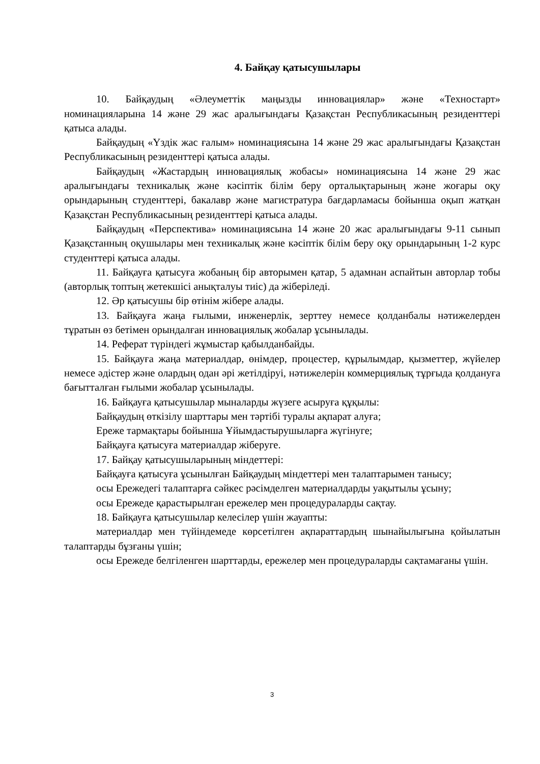4. Байқау қатысушылары
10. Байқаудың «Әлеуметтік маңызды инновациялар» және «Техностарт» номинацияларына 14 және 29 жас аралығындағы Қазақстан Республикасының резиденттері қатыса алады.
Байқаудың «Үздік жас ғалым» номинациясына 14 және 29 жас аралығындағы Қазақстан Республикасының резиденттері қатыса алады.
Байқаудың «Жастардың инновациялық жобасы» номинациясына 14 және 29 жас аралығындағы техникалық және кәсіптік білім беру орталықтарының және жоғары оқу орындарының студенттері, бакалавр және магистратура бағдарламасы бойынша оқып жатқан Қазақстан Республикасының резиденттері қатыса алады.
Байқаудың «Перспектива» номинациясына 14 және 20 жас аралығындағы 9-11 сынып Қазақстанның оқушылары мен техникалық және кәсіптік білім беру оқу орындарының 1-2 курс студенттері қатыса алады.
11. Байқауға қатысуға жобаның бір авторымен қатар, 5 адамнан аспайтын авторлар тобы (авторлық топтың жетекшісі анықталуы тиіс) да жіберіледі.
12. Әр қатысушы бір өтінім жібере алады.
13. Байқауға жаңа ғылыми, инженерлік, зерттеу немесе қолданбалы нәтижелерден тұратын өз бетімен орындалған инновациялық жобалар ұсынылады.
14. Реферат түріндегі жұмыстар қабылданбайды.
15. Байқауға жаңа материалдар, өнімдер, процестер, құрылымдар, қызметтер, жүйелер немесе әдістер және олардың одан әрі жетілдіруі, нәтижелерін коммерциялық тұрғыда қолдануға бағытталған ғылыми жобалар ұсынылады.
16. Байқауға қатысушылар мыналарды жүзеге асыруға құқылы:
Байқаудың өткізілу шарттары мен тәртібі туралы ақпарат алуға;
Ереже тармақтары бойынша Ұйымдастырушыларға жүгінуге;
Байқауға қатысуға материалдар жіберуге.
17. Байқау қатысушыларының міндеттері:
Байқауға қатысуға ұсынылған Байқаудың міндеттері мен талаптарымен танысу;
осы Ережедегі талаптарға сәйкес рәсімделген материалдарды уақытылы ұсыну;
осы Ережеде қарастырылған ережелер мен процедураларды сақтау.
18. Байқауға қатысушылар келесілер үшін жауапты:
материалдар мен түйіндемеде көрсетілген ақпараттардың шынайылығына қойылатын талаптарды бұзғаны үшін;
осы Ережеде белгіленген шарттарды, ережелер мен процедураларды сақтамағаны үшін.
3